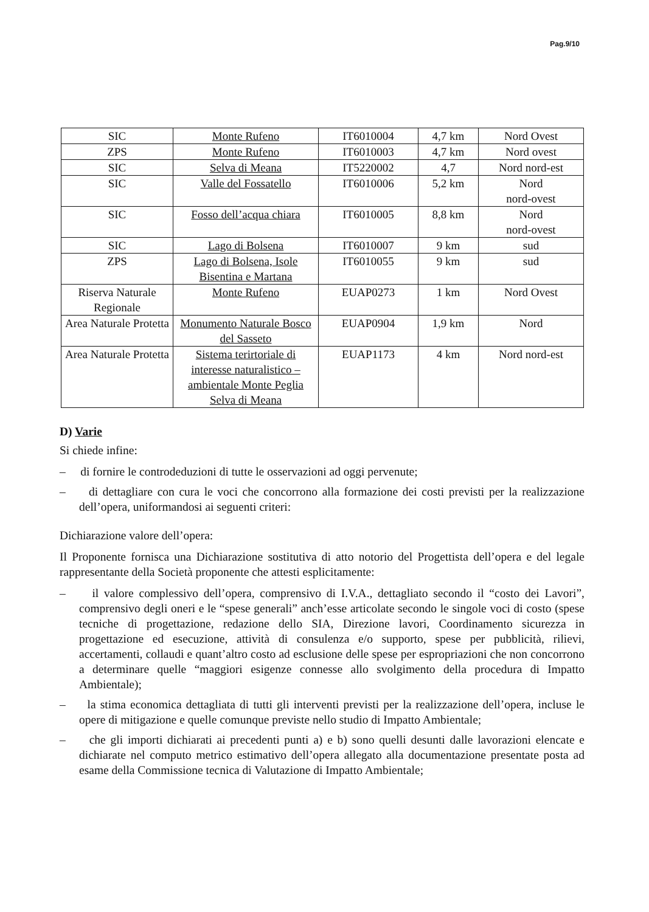Pag.9/10
| SIC | Monte Rufeno | IT6010004 | 4,7 km | Nord Ovest |
| ZPS | Monte Rufeno | IT6010003 | 4,7 km | Nord ovest |
| SIC | Selva di Meana | IT5220002 | 4,7 | Nord nord-est |
| SIC | Valle del Fossatello | IT6010006 | 5,2 km | Nord nord-ovest |
| SIC | Fosso dell’acqua chiara | IT6010005 | 8,8 km | Nord nord-ovest |
| SIC | Lago di Bolsena | IT6010007 | 9 km | sud |
| ZPS | Lago di Bolsena, Isole Bisentina e Martana | IT6010055 | 9 km | sud |
| Riserva Naturale Regionale | Monte Rufeno | EUAP0273 | 1 km | Nord Ovest |
| Area Naturale Protetta | Monumento Naturale Bosco del Sasseto | EUAP0904 | 1,9 km | Nord |
| Area Naturale Protetta | Sistema terirtoriale di interesse naturalistico – ambientale Monte Peglia Selva di Meana | EUAP1173 | 4 km | Nord nord-est |
D) Varie
Si chiede infine:
– di fornire le controdeduzioni di tutte le osservazioni ad oggi pervenute;
– di dettagliare con cura le voci che concorrono alla formazione dei costi previsti per la realizzazione dell’opera, uniformandosi ai seguenti criteri:
Dichiarazione valore dell’opera:
Il Proponente fornisca una Dichiarazione sostitutiva di atto notorio del Progettista dell’opera e del legale rappresentante della Società proponente che attesti esplicitamente:
– il valore complessivo dell’opera, comprensivo di I.V.A., dettagliato secondo il “costo dei Lavori”, comprensivo degli oneri e le “spese generali” anch’esse articolate secondo le singole voci di costo (spese tecniche di progettazione, redazione dello SIA, Direzione lavori, Coordinamento sicurezza in progettazione ed esecuzione, attività di consulenza e/o supporto, spese per pubblicità, rilievi, accertamenti, collaudi e quant’altro costo ad esclusione delle spese per espropriazioni che non concorrono a determinare quelle “maggiori esigenze connesse allo svolgimento della procedura di Impatto Ambientale);
– la stima economica dettagliata di tutti gli interventi previsti per la realizzazione dell’opera, incluse le opere di mitigazione e quelle comunque previste nello studio di Impatto Ambientale;
– che gli importi dichiarati ai precedenti punti a) e b) sono quelli desunti dalle lavorazioni elencate e dichiarate nel computo metrico estimativo dell’opera allegato alla documentazione presentate posta ad esame della Commissione tecnica di Valutazione di Impatto Ambientale;